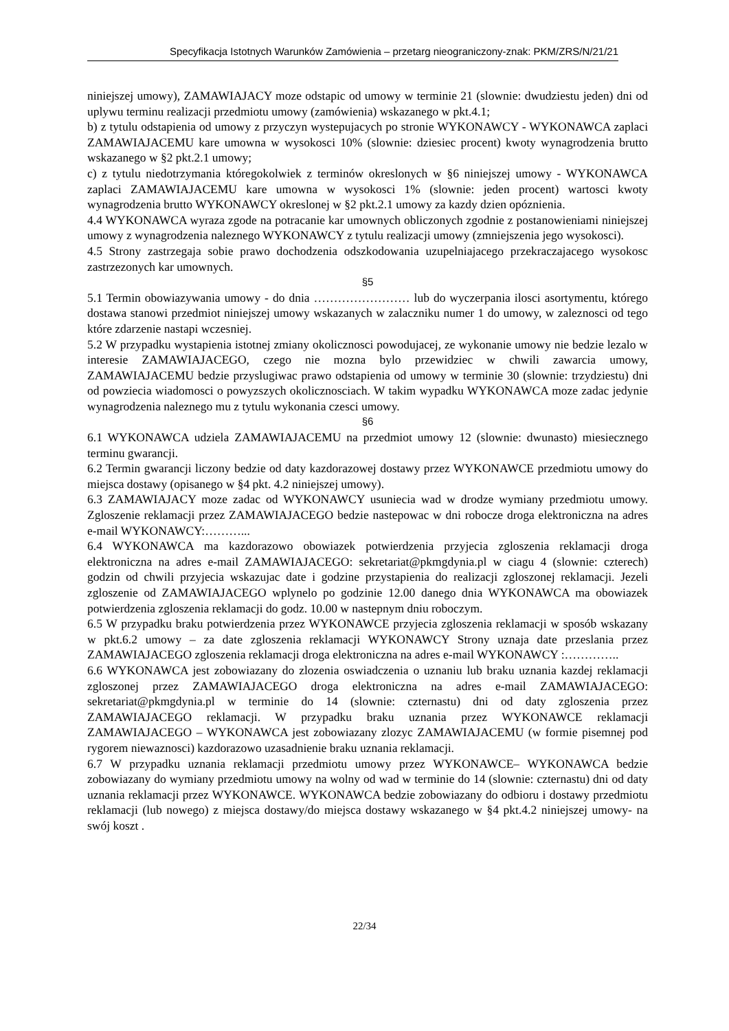Specyfikacja Istotnych Warunków Zamówienia – przetarg nieograniczony-znak: PKM/ZRS/N/21/21
niniejszej umowy), ZAMAWIAJACY moze odstapic od umowy w terminie 21 (slownie: dwudziestu jeden) dni od uplywu terminu realizacji przedmiotu umowy (zamówienia) wskazanego w pkt.4.1;
b) z tytulu odstapienia od umowy z przyczyn wystepujacych po stronie WYKONAWCY - WYKONAWCA zaplaci ZAMAWIAJACEMU kare umowna w wysokosci 10% (slownie: dziesiec procent) kwoty wynagrodzenia brutto wskazanego w §2 pkt.2.1 umowy;
c) z tytulu niedotrzymania któregokolwiek z terminów okreslonych w §6 niniejszej umowy - WYKONAWCA zaplaci ZAMAWIAJACEMU kare umowna w wysokosci 1% (slownie: jeden procent) wartosci kwoty wynagrodzenia brutto WYKONAWCY okreslonej w §2 pkt.2.1 umowy za kazdy dzien opóznienia.
4.4 WYKONAWCA wyraza zgode na potracanie kar umownych obliczonych zgodnie z postanowieniami niniejszej umowy z wynagrodzenia naleznego WYKONAWCY z tytulu realizacji umowy (zmniejszenia jego wysokosci).
4.5 Strony zastrzegaja sobie prawo dochodzenia odszkodowania uzupelniajacego przekraczajacego wysokosc zastrzezonych kar umownych.
§5
5.1 Termin obowiazywania umowy - do dnia …………………… lub do wyczerpania ilosci asortymentu, którego dostawa stanowi przedmiot niniejszej umowy wskazanych w zalaczniku numer 1 do umowy, w zaleznosci od tego które zdarzenie nastapi wczesniej.
5.2 W przypadku wystapienia istotnej zmiany okolicznosci powodujacej, ze wykonanie umowy nie bedzie lezalo w interesie ZAMAWIAJACEGO, czego nie mozna bylo przewidziec w chwili zawarcia umowy, ZAMAWIAJACEMU bedzie przyslugiwac prawo odstapienia od umowy w terminie 30 (slownie: trzydziestu) dni od powziecia wiadomosci o powyzszych okolicznosciach. W takim wypadku WYKONAWCA moze zadac jedynie wynagrodzenia naleznego mu z tytulu wykonania czesci umowy.
§6
6.1 WYKONAWCA udziela ZAMAWIAJACEMU na przedmiot umowy 12 (slownie: dwunasto) miesiecznego terminu gwarancji.
6.2 Termin gwarancji liczony bedzie od daty kazdorazowej dostawy przez WYKONAWCE przedmiotu umowy do miejsca dostawy (opisanego w §4 pkt. 4.2 niniejszej umowy).
6.3 ZAMAWIAJACY moze zadac od WYKONAWCY usuniecia wad w drodze wymiany przedmiotu umowy. Zgloszenie reklamacji przez ZAMAWIAJACEGO bedzie nastepowac w dni robocze droga elektroniczna na adres e-mail WYKONAWCY:………...
6.4 WYKONAWCA ma kazdorazowo obowiazek potwierdzenia przyjecia zgloszenia reklamacji droga elektroniczna na adres e-mail ZAMAWIAJACEGO: sekretariat@pkmgdynia.pl w ciagu 4 (slownie: czterech) godzin od chwili przyjecia wskazujac date i godzine przystapienia do realizacji zgloszonej reklamacji. Jezeli zgloszenie od ZAMAWIAJACEGO wplynelo po godzinie 12.00 danego dnia WYKONAWCA ma obowiazek potwierdzenia zgloszenia reklamacji do godz. 10.00 w nastepnym dniu roboczym.
6.5 W przypadku braku potwierdzenia przez WYKONAWCE przyjecia zgloszenia reklamacji w sposób wskazany w pkt.6.2 umowy – za date zgloszenia reklamacji WYKONAWCY Strony uznaja date przeslania przez ZAMAWIAJACEGO zgloszenia reklamacji droga elektroniczna na adres e-mail WYKONAWCY :…………..
6.6 WYKONAWCA jest zobowiazany do zlozenia oswiadczenia o uznaniu lub braku uznania kazdej reklamacji zgloszonej przez ZAMAWIAJACEGO droga elektroniczna na adres e-mail ZAMAWIAJACEGO: sekretariat@pkmgdynia.pl w terminie do 14 (slownie: czternastu) dni od daty zgloszenia przez ZAMAWIAJACEGO reklamacji. W przypadku braku uznania przez WYKONAWCE reklamacji ZAMAWIAJACEGO – WYKONAWCA jest zobowiazany zlozyc ZAMAWIAJACEMU (w formie pisemnej pod rygorem niewaznosci) kazdorazowo uzasadnienie braku uznania reklamacji.
6.7 W przypadku uznania reklamacji przedmiotu umowy przez WYKONAWCE– WYKONAWCA bedzie zobowiazany do wymiany przedmiotu umowy na wolny od wad w terminie do 14 (slownie: czternastu) dni od daty uznania reklamacji przez WYKONAWCE. WYKONAWCA bedzie zobowiazany do odbioru i dostawy przedmiotu reklamacji (lub nowego) z miejsca dostawy/do miejsca dostawy wskazanego w §4 pkt.4.2 niniejszej umowy- na swój koszt .
22/34